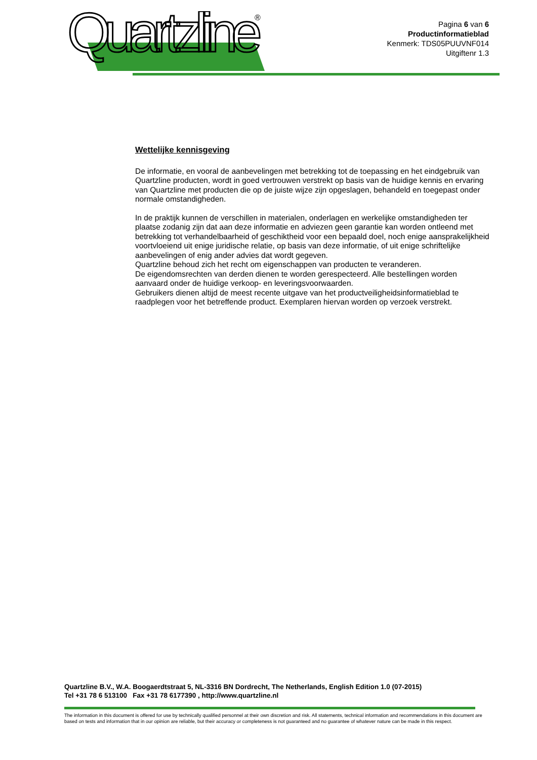Quartzline
®
Pagina 6 van 6
Productinformatieblad
Kenmerk: TDS05PUUVNF014
Uitgiftenr 1.3
Wettelijke kennisgeving
De informatie, en vooral de aanbevelingen met betrekking tot de toepassing en het eindgebruik van Quartzline producten, wordt in goed vertrouwen verstrekt op basis van de huidige kennis en ervaring van Quartzline met producten die op de juiste wijze zijn opgeslagen, behandeld en toegepast onder normale omstandigheden.
In de praktijk kunnen de verschillen in materialen, onderlagen en werkelijke omstandigheden ter plaatse zodanig zijn dat aan deze informatie en adviezen geen garantie kan worden ontleend met betrekking tot verhandelbaarheid of geschiktheid voor een bepaald doel, noch enige aansprakelijkheid voortvloeiend uit enige juridische relatie, op basis van deze informatie, of uit enige schriftelijke aanbevelingen of enig ander advies dat wordt gegeven.
Quartzline behoud zich het recht om eigenschappen van producten te veranderen.
De eigendomsrechten van derden dienen te worden gerespecteerd. Alle bestellingen worden aanvaard onder de huidige verkoop- en leveringsvoorwaarden.
Gebruikers dienen altijd de meest recente uitgave van het productveiligheidsinformatieblad te raadplegen voor het betreffende product. Exemplaren hiervan worden op verzoek verstrekt.
Quartzline B.V., W.A. Boogaerdtstraat 5, NL-3316 BN Dordrecht, The Netherlands, English Edition 1.0 (07-2015)
Tel +31 78 6 513100 Fax +31 78 6177390 , http://www.quartzline.nl
The information in this document is offered for use by technically qualified personnel at their own discretion and risk. All statements, technical information and recommendations in this document are based on tests and information that in our opinion are reliable, but their accuracy or completeness is not guaranteed and no guarantee of whatever nature can be made in this respect.